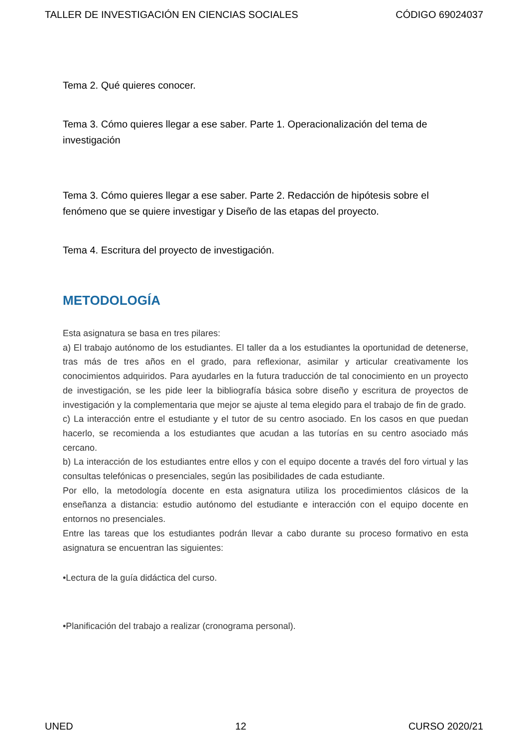TALLER DE INVESTIGACIÓN EN CIENCIAS SOCIALES CÓDIGO 69024037
Tema 2. Qué quieres conocer.
Tema 3. Cómo quieres llegar a ese saber. Parte 1. Operacionalización del tema de investigación
Tema 3. Cómo quieres llegar a ese saber. Parte 2. Redacción de hipótesis sobre el fenómeno que se quiere investigar y Diseño de las etapas del proyecto.
Tema 4. Escritura del proyecto de investigación.
METODOLOGÍA
Esta asignatura se basa en tres pilares:
a) El trabajo autónomo de los estudiantes. El taller da a los estudiantes la oportunidad de detenerse, tras más de tres años en el grado, para reflexionar, asimilar y articular creativamente los conocimientos adquiridos. Para ayudarles en la futura traducción de tal conocimiento en un proyecto de investigación, se les pide leer la bibliografía básica sobre diseño y escritura de proyectos de investigación y la complementaria que mejor se ajuste al tema elegido para el trabajo de fin de grado.
c) La interacción entre el estudiante y el tutor de su centro asociado. En los casos en que puedan hacerlo, se recomienda a los estudiantes que acudan a las tutorías en su centro asociado más cercano.
b) La interacción de los estudiantes entre ellos y con el equipo docente a través del foro virtual y las consultas telefónicas o presenciales, según las posibilidades de cada estudiante.
Por ello, la metodología docente en esta asignatura utiliza los procedimientos clásicos de la enseñanza a distancia: estudio autónomo del estudiante e interacción con el equipo docente en entornos no presenciales.
Entre las tareas que los estudiantes podrán llevar a cabo durante su proceso formativo en esta asignatura se encuentran las siguientes:
•Lectura de la guía didáctica del curso.
•Planificación del trabajo a realizar (cronograma personal).
UNED 12 CURSO 2020/21